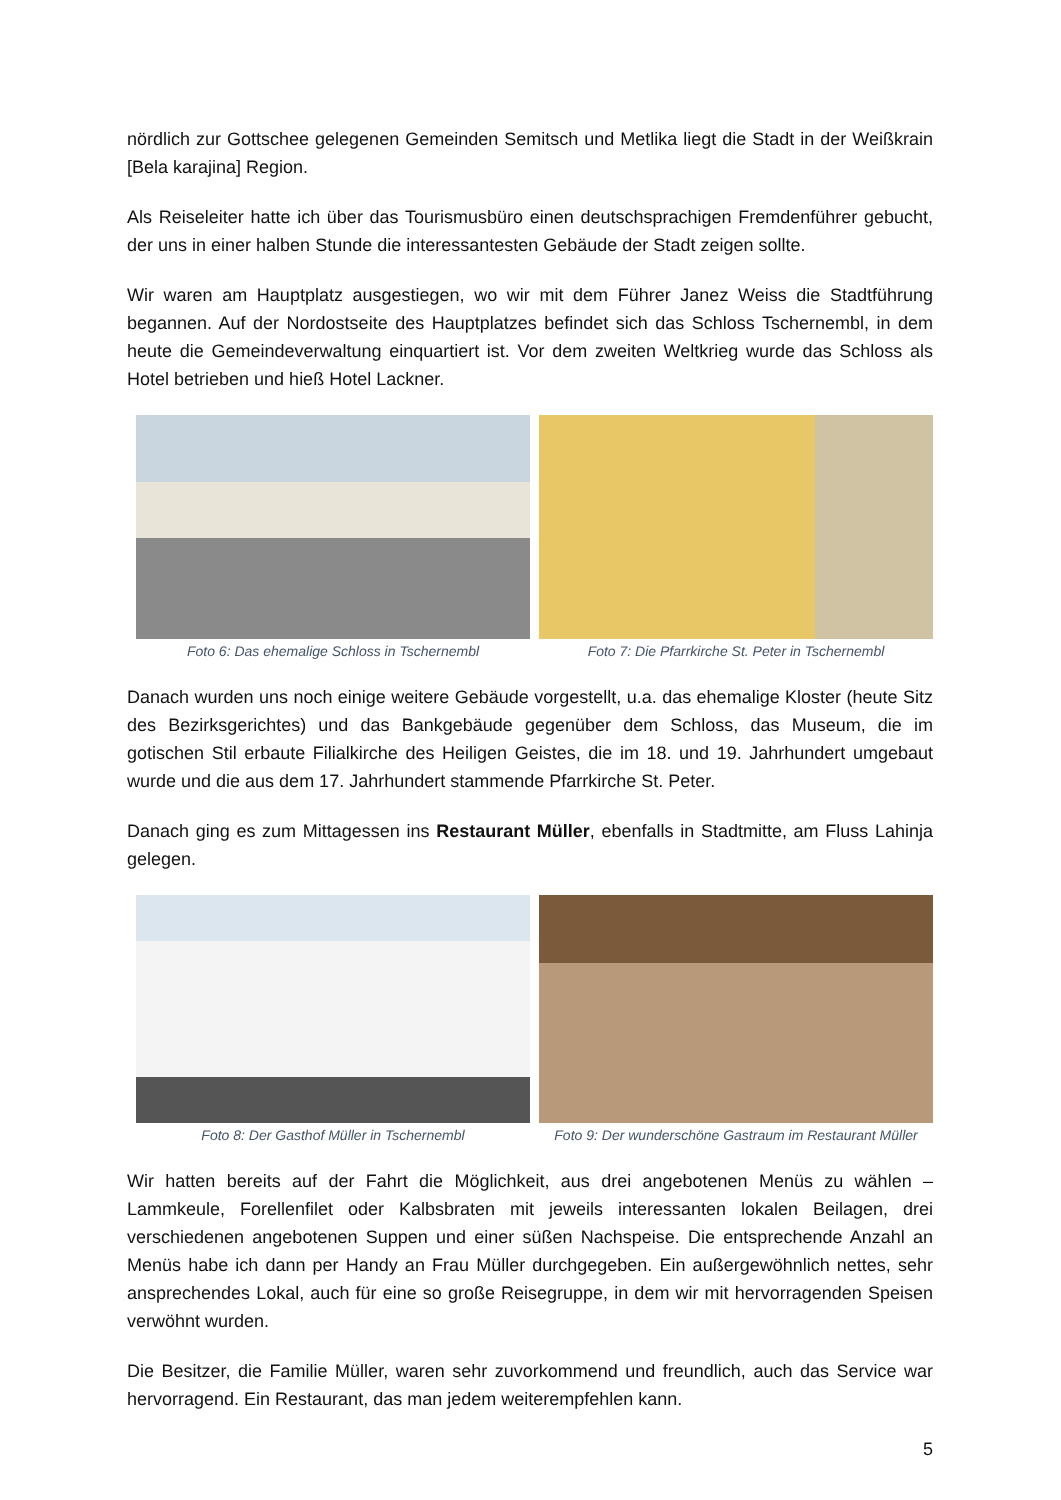nördlich zur Gottschee gelegenen Gemeinden Semitsch und Metlika liegt die Stadt in der Weißkrain [Bela karajina] Region.
Als Reiseleiter hatte ich über das Tourismusbüro einen deutschsprachigen Fremdenführer gebucht, der uns in einer halben Stunde die interessantesten Gebäude der Stadt zeigen sollte.
Wir waren am Hauptplatz ausgestiegen, wo wir mit dem Führer Janez Weiss die Stadtführung begannen. Auf der Nordostseite des Hauptplatzes befindet sich das Schloss Tschernembl, in dem heute die Gemeindeverwaltung einquartiert ist. Vor dem zweiten Weltkrieg wurde das Schloss als Hotel betrieben und hieß Hotel Lackner.
Foto 6: Das ehemalige Schloss in Tschernembl
Foto 7: Die Pfarrkirche St. Peter in Tschernembl
Danach wurden uns noch einige weitere Gebäude vorgestellt, u.a. das ehemalige Kloster (heute Sitz des Bezirksgerichtes) und das Bankgebäude gegenüber dem Schloss, das Museum, die im gotischen Stil erbaute Filialkirche des Heiligen Geistes, die im 18. und 19. Jahrhundert umgebaut wurde und die aus dem 17. Jahrhundert stammende Pfarrkirche St. Peter.
Danach ging es zum Mittagessen ins Restaurant Müller, ebenfalls in Stadtmitte, am Fluss Lahinja gelegen.
Foto 8: Der Gasthof Müller in Tschernembl
Foto 9: Der wunderschöne Gastraum im Restaurant Müller
Wir hatten bereits auf der Fahrt die Möglichkeit, aus drei angebotenen Menüs zu wählen – Lammkeule, Forellenfilet oder Kalbsbraten mit jeweils interessanten lokalen Beilagen, drei verschiedenen angebotenen Suppen und einer süßen Nachspeise. Die entsprechende Anzahl an Menüs habe ich dann per Handy an Frau Müller durchgegeben. Ein außergewöhnlich nettes, sehr ansprechendes Lokal, auch für eine so große Reisegruppe, in dem wir mit hervorragenden Speisen verwöhnt wurden.
Die Besitzer, die Familie Müller, waren sehr zuvorkommend und freundlich, auch das Service war hervorragend. Ein Restaurant, das man jedem weiterempfehlen kann.
5